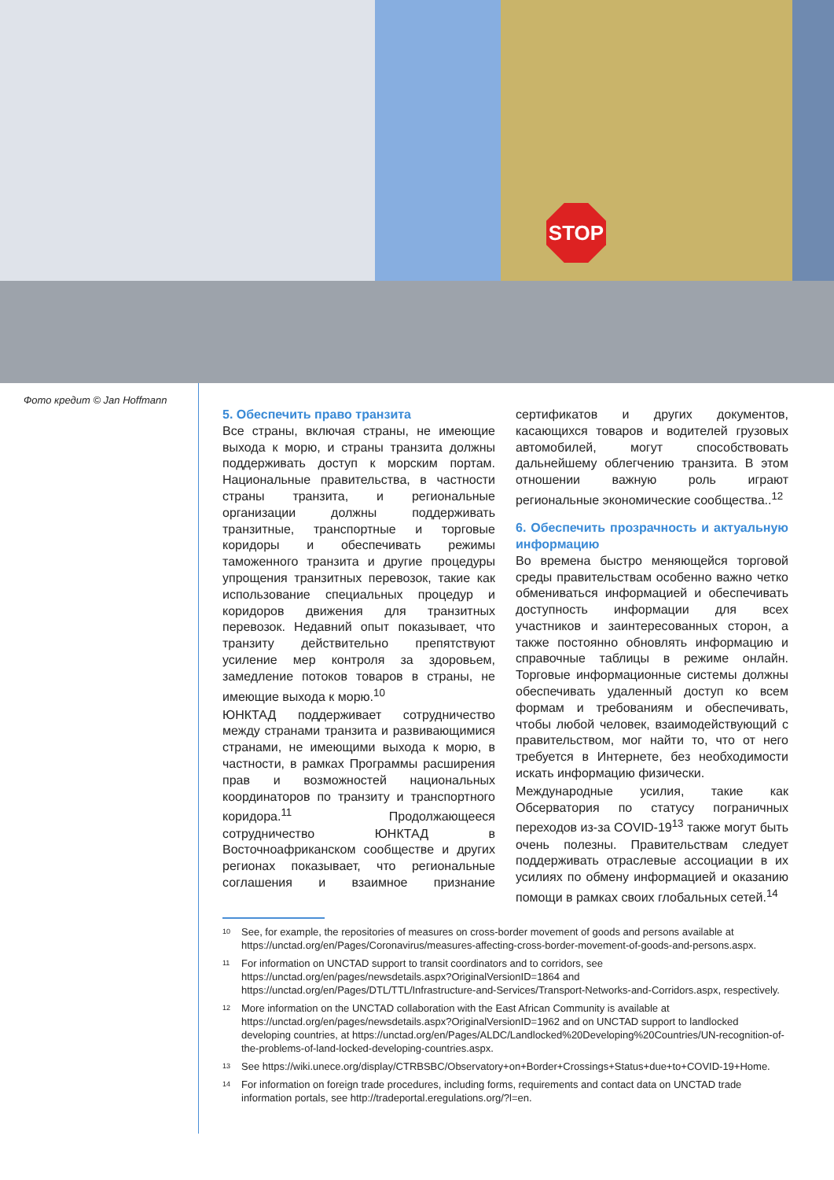STOP
Фото кредит © Jan Hoffmann
5. Обеспечить право транзита
Все страны, включая страны, не имеющие выхода к морю, и страны транзита должны поддерживать доступ к морским портам. Национальные правительства, в частности страны транзита, и региональные организации должны поддерживать транзитные, транспортные и торговые коридоры и обеспечивать режимы таможенного транзита и другие процедуры упрощения транзитных перевозок, такие как использование специальных процедур и коридоров движения для транзитных перевозок. Недавний опыт показывает, что транзиту действительно препятствуют усиление мер контроля за здоровьем, замедление потоков товаров в страны, не имеющие выхода к морю.<sup>10</sup>
ЮНКТАД поддерживает сотрудничество между странами транзита и развивающимися странами, не имеющими выхода к морю, в частности, в рамках Программы расширения прав и возможностей национальных координаторов по транзиту и транспортного коридора.<sup>11</sup> Продолжающееся сотрудничество ЮНКТАД в Восточноафриканском сообществе и других регионах показывает, что региональные соглашения и взаимное признание сертификатов и других документов, касающихся товаров и водителей грузовых автомобилей, могут способствовать дальнейшему облегчению транзита. В этом отношении важную роль играют региональные экономические сообщества..<sup>12</sup>
6. Обеспечить прозрачность и актуальную информацию
Во времена быстро меняющейся торговой среды правительствам особенно важно четко обмениваться информацией и обеспечивать доступность информации для всех участников и заинтересованных сторон, а также постоянно обновлять информацию и справочные таблицы в режиме онлайн. Торговые информационные системы должны обеспечивать удаленный доступ ко всем формам и требованиям и обеспечивать, чтобы любой человек, взаимодействующий с правительством, мог найти то, что от него требуется в Интернете, без необходимости искать информацию физически.
Международные усилия, такие как Обсерватория по статусу пограничных переходов из-за COVID-19<sup>13</sup> также могут быть очень полезны. Правительствам следует поддерживать отраслевые ассоциации в их усилиях по обмену информацией и оказанию помощи в рамках своих глобальных сетей.<sup>14</sup>
<sup>10</sup> See, for example, the repositories of measures on cross-border movement of goods and persons available at https://unctad.org/en/Pages/Coronavirus/measures-affecting-cross-border-movement-of-goods-and-persons.aspx.
<sup>11</sup> For information on UNCTAD support to transit coordinators and to corridors, see https://unctad.org/en/pages/newsdetails.aspx?OriginalVersionID=1864 and https://unctad.org/en/Pages/DTL/TTL/Infrastructure-and-Services/Transport-Networks-and-Corridors.aspx, respectively.
<sup>12</sup> More information on the UNCTAD collaboration with the East African Community is available at https://unctad.org/en/pages/newsdetails.aspx?OriginalVersionID=1962 and on UNCTAD support to landlocked developing countries, at https://unctad.org/en/Pages/ALDC/Landlocked%20Developing%20Countries/UN-recognition-of-the-problems-of-land-locked-developing-countries.aspx.
<sup>13</sup> See https://wiki.unece.org/display/CTRBSBC/Observatory+on+Border+Crossings+Status+due+to+COVID-19+Home.
<sup>14</sup> For information on foreign trade procedures, including forms, requirements and contact data on UNCTAD trade information portals, see http://tradeportal.eregulations.org/?l=en.